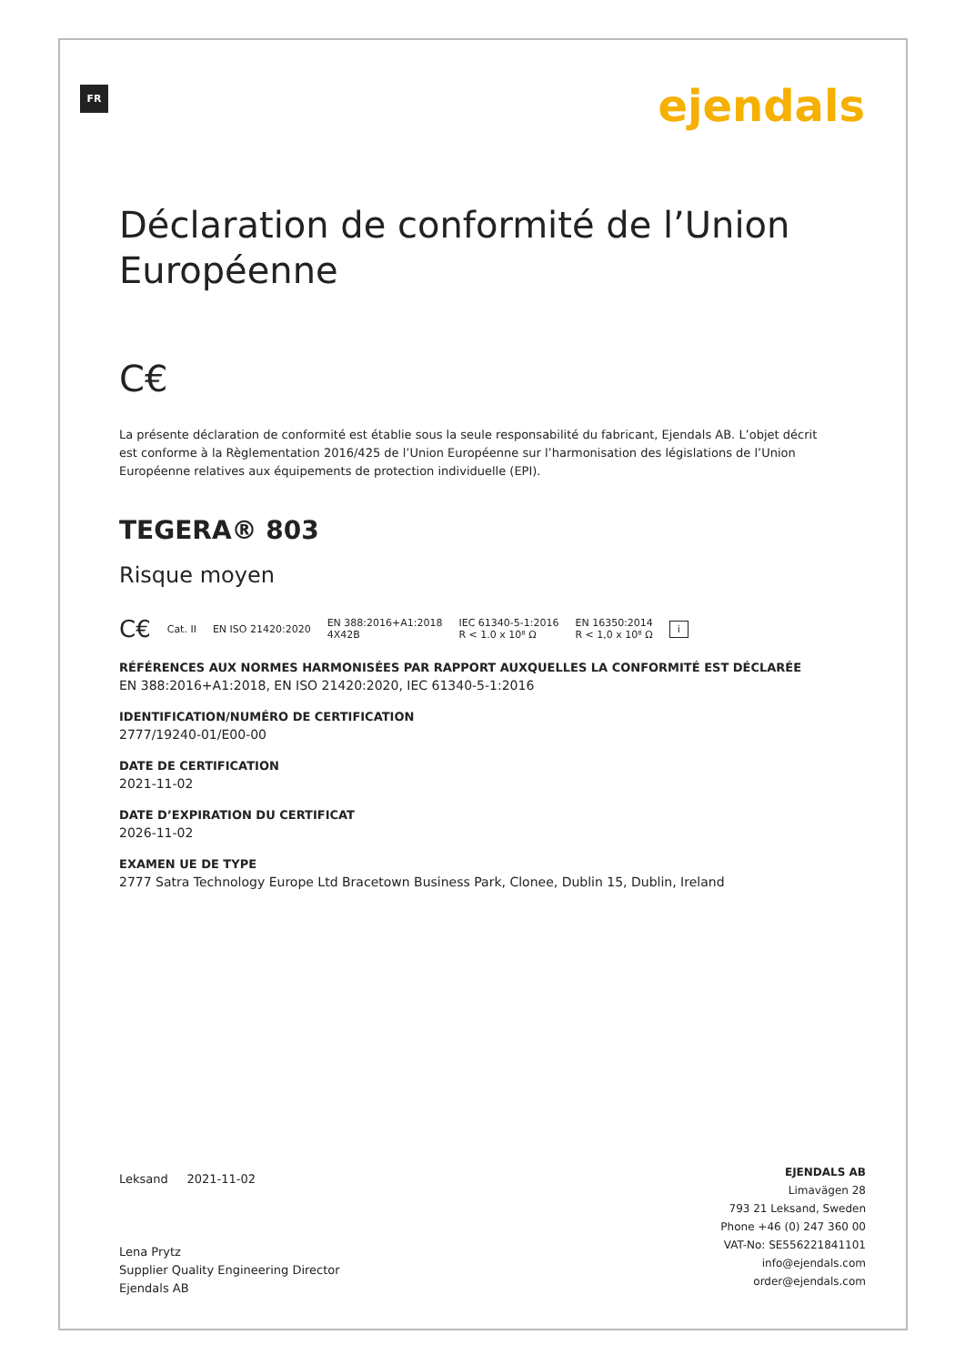FR ejendals
Déclaration de conformité de l’Union Européenne
C€
La présente déclaration de conformité est établie sous la seule responsabilité du fabricant, Ejendals AB. L’objet décrit est conforme à la Règlementation 2016/425 de l’Union Européenne sur l’harmonisation des législations de l’Union Européenne relatives aux équipements de protection individuelle (EPI).
TEGERA® 803
Risque moyen
C€ Cat. II EN ISO 21420:2020 EN 388:2016+A1:2018
4X42B IEC 61340-5-1:2016
R < 1.0 x 10⁸ Ω EN 16350:2014
R < 1,0 x 10⁸ Ω i
RÉFÉRENCES AUX NORMES HARMONISÉES PAR RAPPORT AUXQUELLES LA CONFORMITÉ EST DÉCLARÉE
EN 388:2016+A1:2018, EN ISO 21420:2020, IEC 61340-5-1:2016
IDENTIFICATION/NUMÉRO DE CERTIFICATION
2777/19240-01/E00-00
DATE DE CERTIFICATION
2021-11-02
DATE D’EXPIRATION DU CERTIFICAT
2026-11-02
EXAMEN UE DE TYPE
2777 Satra Technology Europe Ltd Bracetown Business Park, Clonee, Dublin 15, Dublin, Ireland
Leksand 2021-11-02
Lena Prytz
Supplier Quality Engineering Director
Ejendals AB
EJENDALS AB
Limavägen 28
793 21 Leksand, Sweden
Phone +46 (0) 247 360 00
VAT-No: SE556221841101
info@ejendals.com
order@ejendals.com